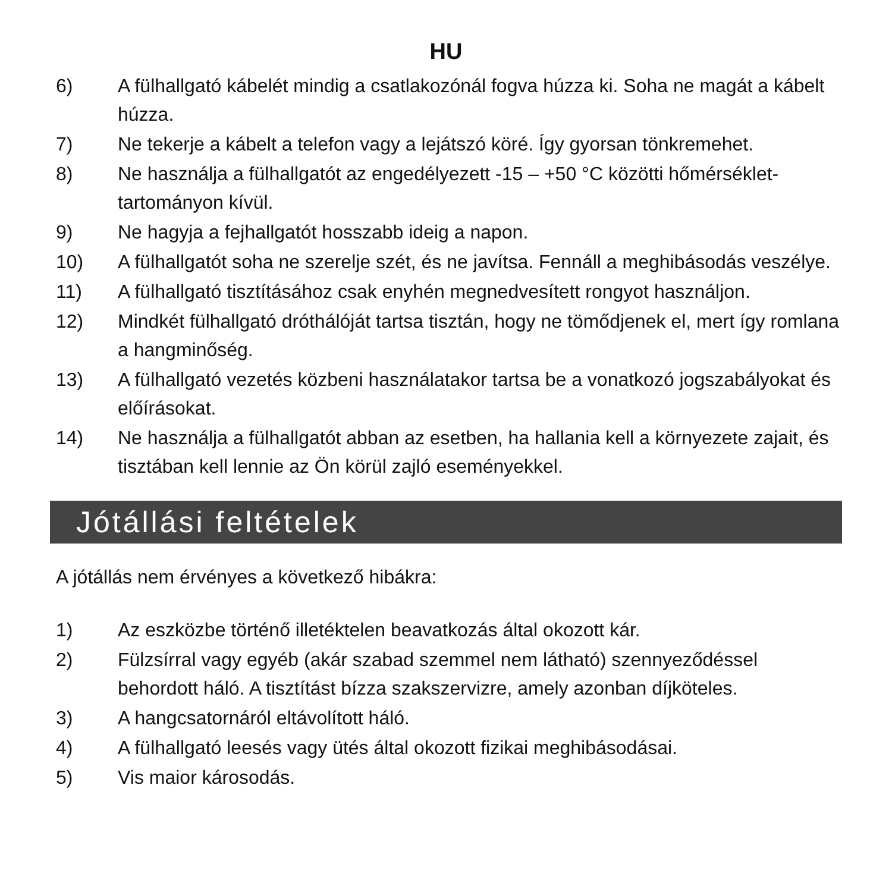HU
6) A fülhallgató kábelét mindig a csatlakozónál fogva húzza ki. Soha ne magát a kábelt húzza.
7) Ne tekerje a kábelt a telefon vagy a lejátszó köré. Így gyorsan tönkremehet.
8) Ne használja a fülhallgatót az engedélyezett -15 – +50 °C közötti hőmérséklet-tartományon kívül.
9) Ne hagyja a fejhallgatót hosszabb ideig a napon.
10) A fülhallgatót soha ne szerelje szét, és ne javítsa. Fennáll a meghibásodás veszélye.
11) A fülhallgató tisztításához csak enyhén megnedvesített rongyot használjon.
12) Mindkét fülhallgató dróthálóját tartsa tisztán, hogy ne tömődjenek el, mert így romlana a hangminőség.
13) A fülhallgató vezetés közbeni használatakor tartsa be a vonatkozó jogszabályokat és előírásokat.
14) Ne használja a fülhallgatót abban az esetben, ha hallania kell a környezete zajait, és tisztában kell lennie az Ön körül zajló eseményekkel.
Jótállási feltételek
A jótállás nem érvényes a következő hibákra:
1) Az eszközbe történő illetéktelen beavatkozás által okozott kár.
2) Fülzsírral vagy egyéb (akár szabad szemmel nem látható) szennyeződéssel behordott háló. A tisztítást bízza szakszervizre, amely azonban díjköteles.
3) A hangcsatornáról eltávolított háló.
4) A fülhallgató leesés vagy ütés által okozott fizikai meghibásodásai.
5) Vis maior károsodás.